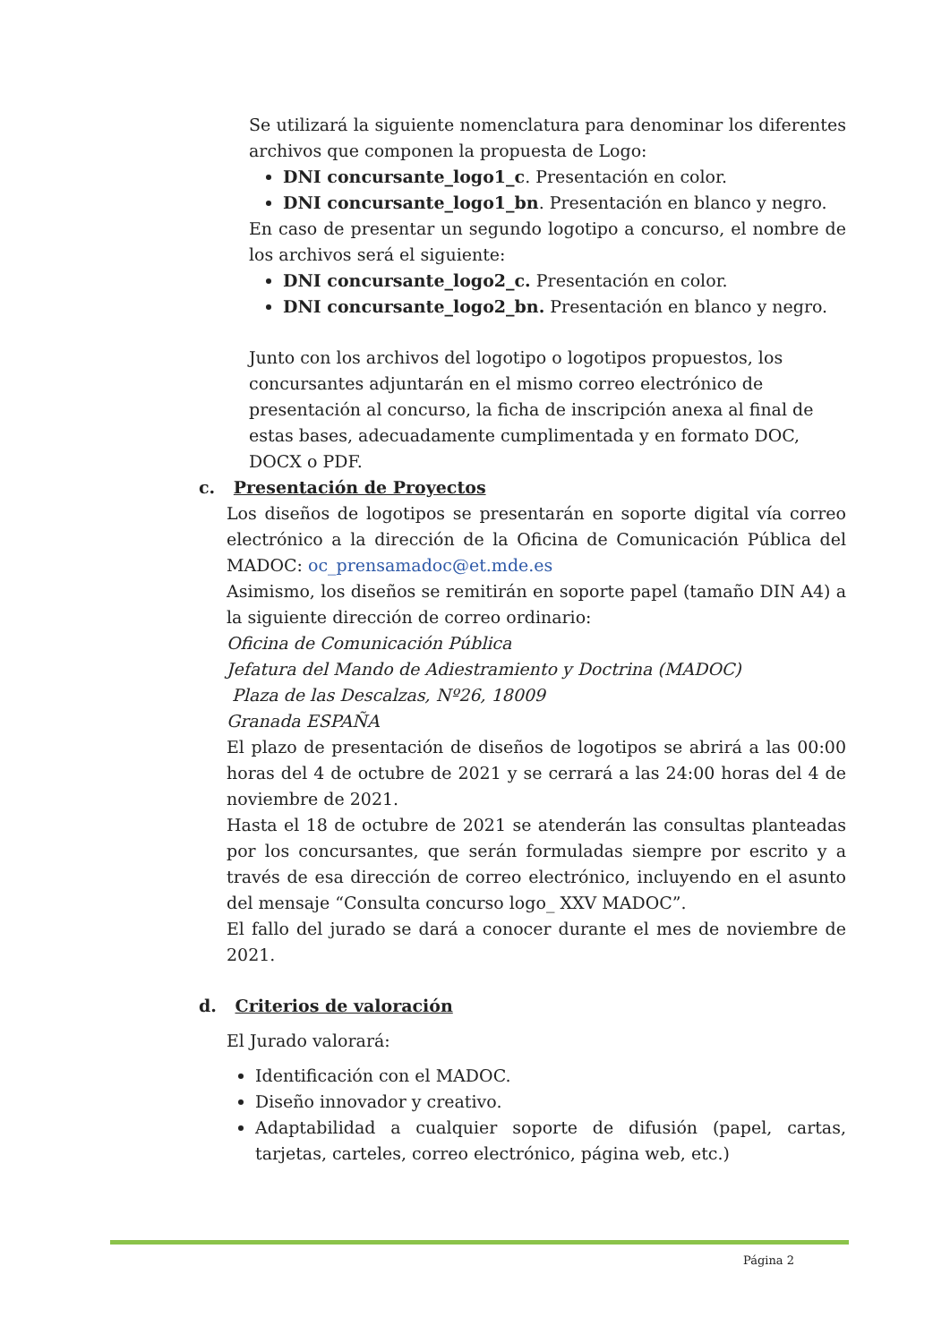Se utilizará la siguiente nomenclatura para denominar los diferentes archivos que componen la propuesta de Logo:
DNI concursante_logo1_c. Presentación en color.
DNI concursante_logo1_bn. Presentación en blanco y negro.
En caso de presentar un segundo logotipo a concurso, el nombre de los archivos será el siguiente:
DNI concursante_logo2_c. Presentación en color.
DNI concursante_logo2_bn. Presentación en blanco y negro.
Junto con los archivos del logotipo o logotipos propuestos, los concursantes adjuntarán en el mismo correo electrónico de presentación al concurso, la ficha de inscripción anexa al final de estas bases, adecuadamente cumplimentada y en formato DOC, DOCX o PDF.
c. Presentación de Proyectos
Los diseños de logotipos se presentarán en soporte digital vía correo electrónico a la dirección de la Oficina de Comunicación Pública del MADOC: oc_prensamadoc@et.mde.es
Asimismo, los diseños se remitirán en soporte papel (tamaño DIN A4) a la siguiente dirección de correo ordinario:
Oficina de Comunicación Pública
Jefatura del Mando de Adiestramiento y Doctrina (MADOC)
Plaza de las Descalzas, Nº26, 18009
Granada ESPAÑA
El plazo de presentación de diseños de logotipos se abrirá a las 00:00 horas del 4 de octubre de 2021 y se cerrará a las 24:00 horas del 4 de noviembre de 2021.
Hasta el 18 de octubre de 2021 se atenderán las consultas planteadas por los concursantes, que serán formuladas siempre por escrito y a través de esa dirección de correo electrónico, incluyendo en el asunto del mensaje “Consulta concurso logo_ XXV MADOC”.
El fallo del jurado se dará a conocer durante el mes de noviembre de 2021.
d. Criterios de valoración
El Jurado valorará:
Identificación con el MADOC.
Diseño innovador y creativo.
Adaptabilidad a cualquier soporte de difusión (papel, cartas, tarjetas, carteles, correo electrónico, página web, etc.)
Página 2